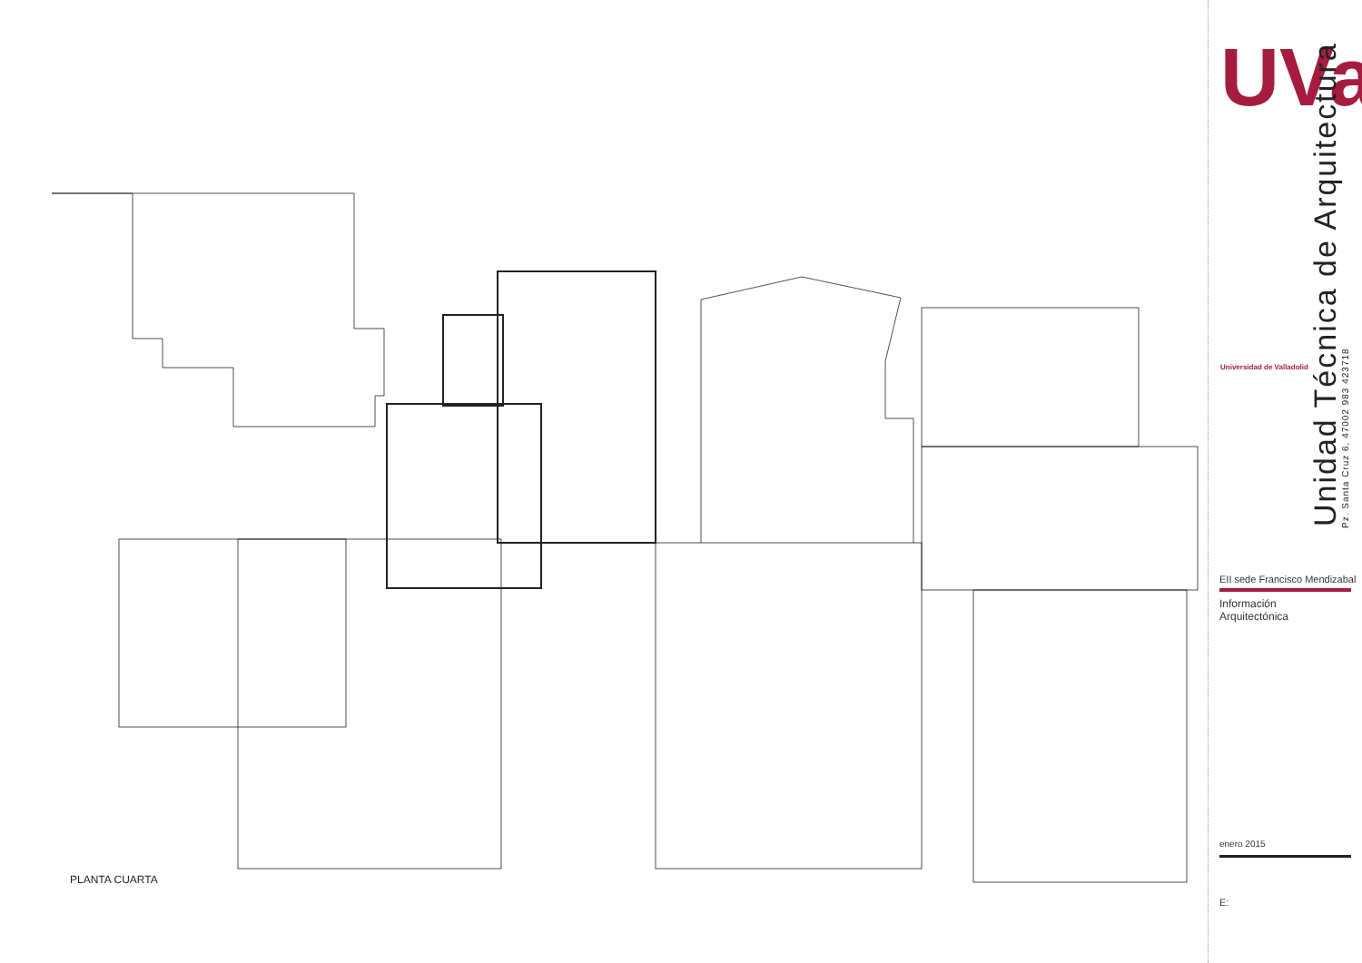PLANTA CUARTA
UVa
Universidad de Valladolid
Unidad Técnica de Arquitectura Pz. Santa Cruz 6, 47002 983 423718
EII sede Francisco Mendizabal
Información
Arquitectónica
enero 2015
E: